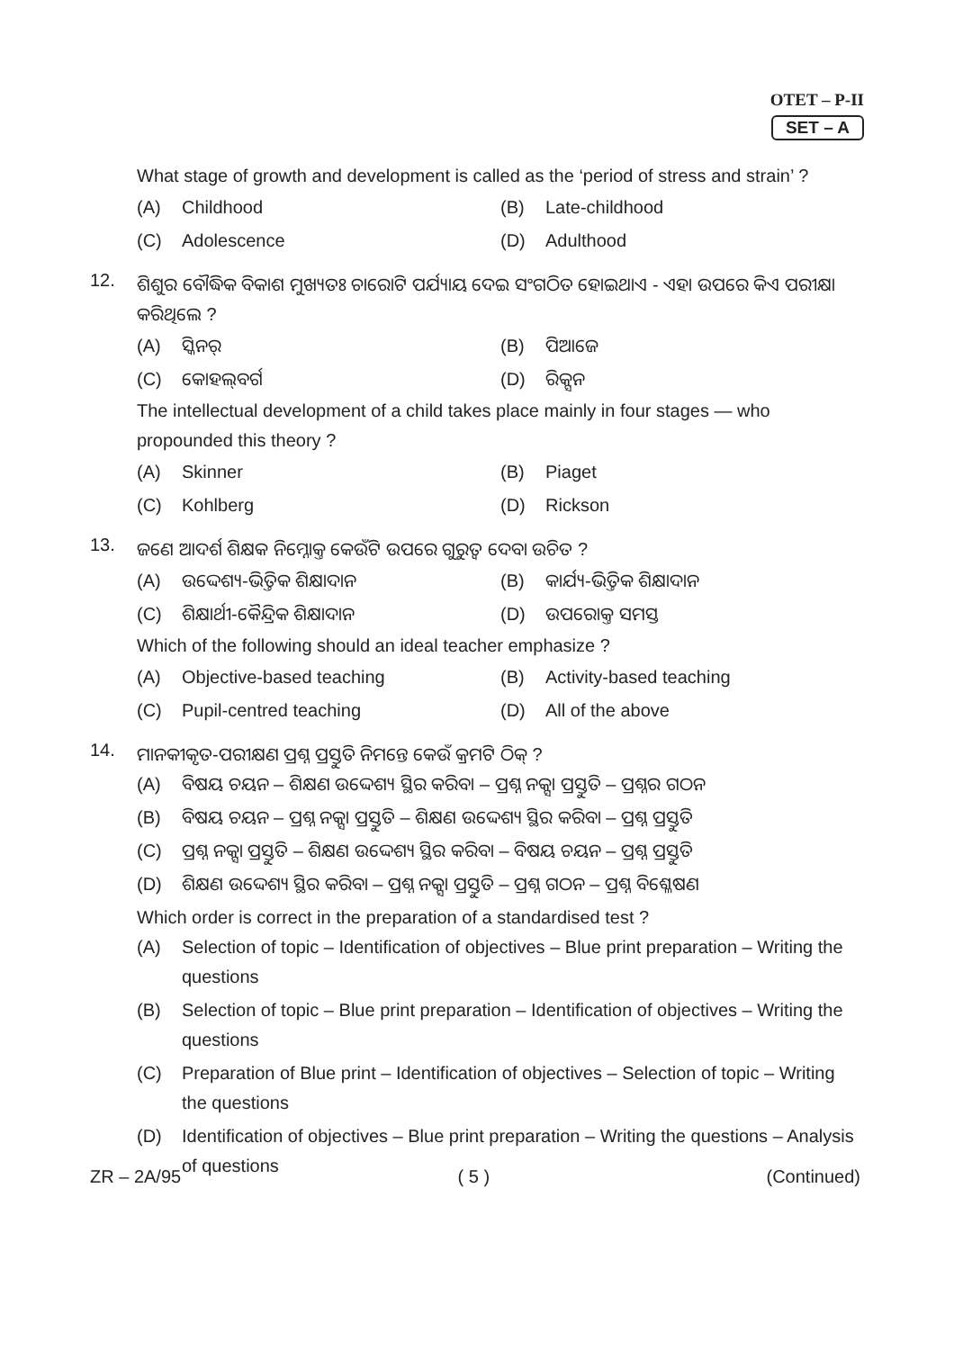OTET – P-II
SET – A
What stage of growth and development is called as the ‘period of stress and strain’ ?
(A) Childhood
(B) Late-childhood
(C) Adolescence
(D) Adulthood
12.
ଶିଶୁର ବୌଦ୍ଧିକ ବିକାଶ ମୁଖ୍ୟତଃ ଚାରୋଟି ପର୍ଯ୍ୟାୟ ଦେଇ ସଂଗଠିତ ହୋଇଥାଏ - ଏହା ଉପରେ କିଏ ପରୀକ୍ଷା କରିଥିଲେ ?
(A) ସ୍କିନର୍
(B) ପିଆଜେ
(C) କୋହଲ୍‌ବର୍ଗ
(D) ରିକ୍ସନ
The intellectual development of a child takes place mainly in four stages — who propounded this theory ?
(A) Skinner
(B) Piaget
(C) Kohlberg
(D) Rickson
13.
ଜଣେ ଆଦର୍ଶ ଶିକ୍ଷକ ନିମ୍ନୋକ୍ତ କେଉଁଟି ଉପରେ ଗୁରୁତ୍ୱ ଦେବା ଉଚିତ ?
(A) ଉଦ୍ଦେଶ୍ୟ-ଭିତ୍ତିକ ଶିକ୍ଷାଦାନ
(B) କାର୍ଯ୍ୟ-ଭିତ୍ତିକ ଶିକ୍ଷାଦାନ
(C) ଶିକ୍ଷାର୍ଥୀ-କୈନ୍ଦ୍ରିକ ଶିକ୍ଷାଦାନ
(D) ଉପରୋକ୍ତ ସମସ୍ତ
Which of the following should an ideal teacher emphasize ?
(A) Objective-based teaching
(B) Activity-based teaching
(C) Pupil-centred teaching
(D) All of the above
14.
ମାନକୀକୃତ-ପରୀକ୍ଷଣ ପ୍ରଶ୍ନ ପ୍ରସ୍ତୁତି ନିମନ୍ତେ କେଉଁ କ୍ରମଟି ଠିକ୍ ?
(A) ବିଷୟ ଚୟନ – ଶିକ୍ଷଣ ଉଦ୍ଦେଶ୍ୟ ସ୍ଥିର କରିବା – ପ୍ରଶ୍ନ ନକ୍ସା ପ୍ରସ୍ତୁତି – ପ୍ରଶ୍ନର ଗଠନ
(B) ବିଷୟ ଚୟନ – ପ୍ରଶ୍ନ ନକ୍ସା ପ୍ରସ୍ତୁତି – ଶିକ୍ଷଣ ଉଦ୍ଦେଶ୍ୟ ସ୍ଥିର କରିବା – ପ୍ରଶ୍ନ ପ୍ରସ୍ତୁତି
(C) ପ୍ରଶ୍ନ ନକ୍ସା ପ୍ରସ୍ତୁତି – ଶିକ୍ଷଣ ଉଦ୍ଦେଶ୍ୟ ସ୍ଥିର କରିବା – ବିଷୟ ଚୟନ – ପ୍ରଶ୍ନ ପ୍ରସ୍ତୁତି
(D) ଶିକ୍ଷଣ ଉଦ୍ଦେଶ୍ୟ ସ୍ଥିର କରିବା – ପ୍ରଶ୍ନ ନକ୍ସା ପ୍ରସ୍ତୁତି – ପ୍ରଶ୍ନ ଗଠନ – ପ୍ରଶ୍ନ ବିଶ୍ଳେଷଣ
Which order is correct in the preparation of a standardised test ?
(A) Selection of topic – Identification of objectives – Blue print preparation – Writing the questions
(B) Selection of topic – Blue print preparation – Identification of objectives – Writing the questions
(C) Preparation of Blue print – Identification of objectives – Selection of topic – Writing the questions
(D) Identification of objectives – Blue print preparation – Writing the questions – Analysis of questions
ZR – 2A/95 ( 5 ) (Continued)